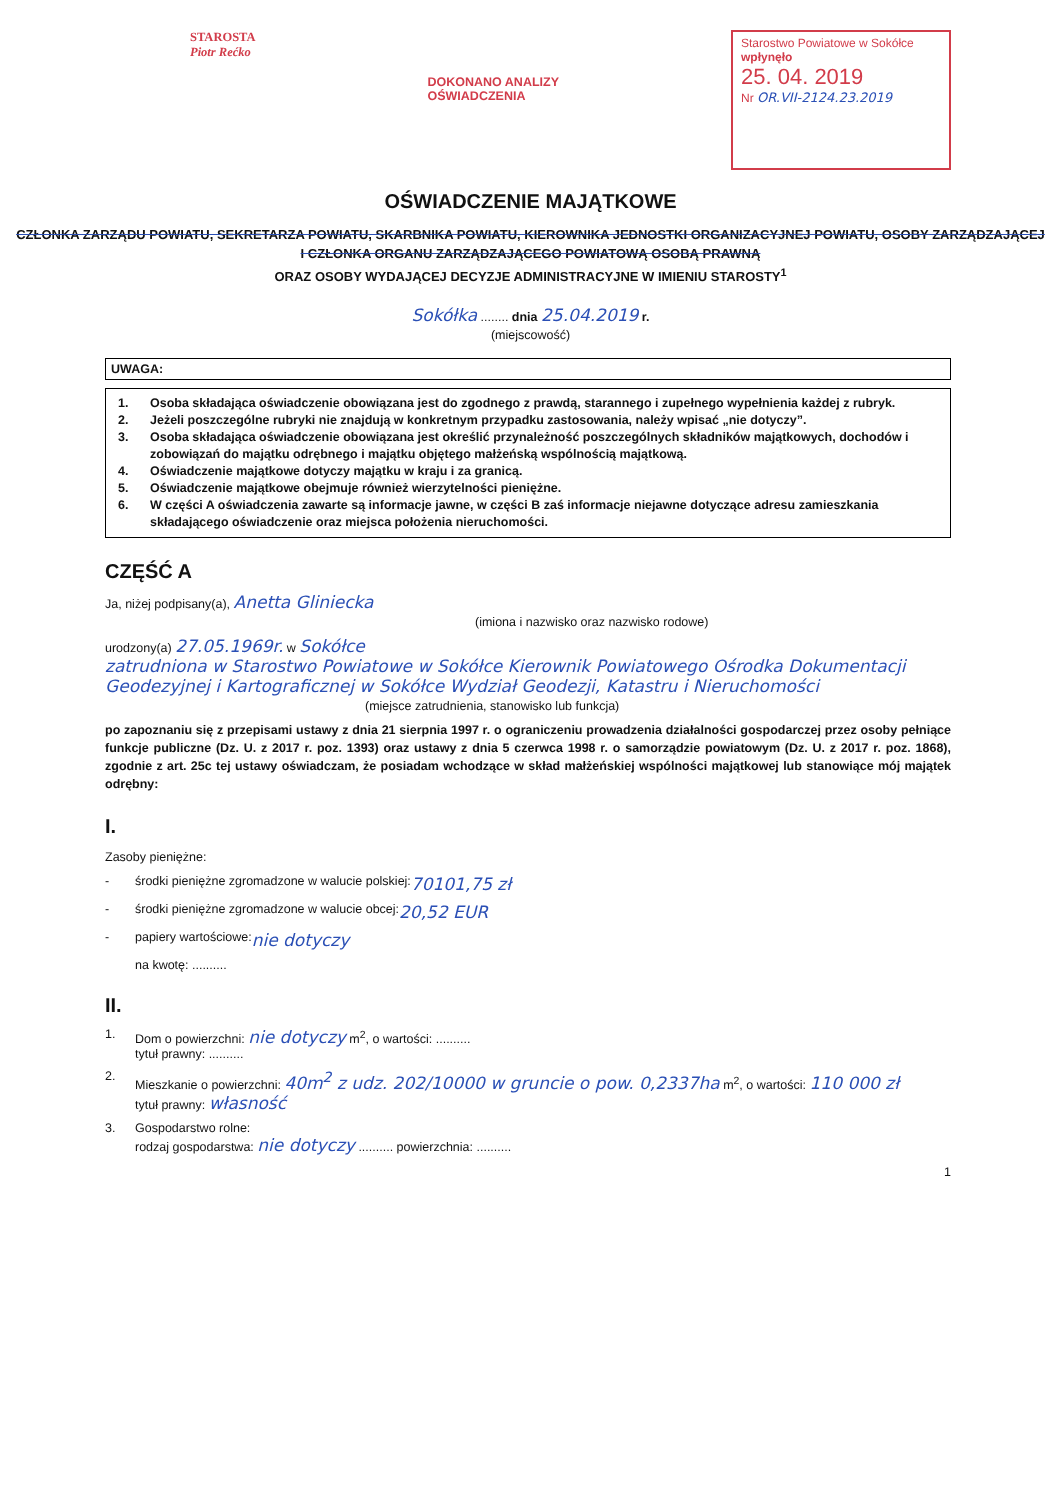STAROSTA
Piotr Rećko
DOKONANO ANALIZY
OŚWIADCZENIA
Starostwo Powiatowe w Sokółce
wpłynęło
25. 04. 2019
Nr OR.VII-2124.23.2019
OŚWIADCZENIE MAJĄTKOWE
CZŁONKA ZARZĄDU POWIATU, SEKRETARZA POWIATU, SKARBNIKA POWIATU, KIEROWNIKA JEDNOSTKI ORGANIZACYJNEJ POWIATU, OSOBY ZARZĄDZAJĄCEJ
I CZŁONKA ORGANU ZARZĄDZAJĄCEGO POWIATOWĄ OSOBĄ PRAWNĄ
ORAZ OSOBY WYDAJĄCEJ DECYZJE ADMINISTRACYJNE W IMIENIU STAROSTY<sup>1</sup>
Sokółka ........ dnia 25.04.2019 r.
(miejscowość)
UWAGA:
1. Osoba składająca oświadczenie obowiązana jest do zgodnego z prawdą, starannego i zupełnego wypełnienia każdej z rubryk.
2. Jeżeli poszczególne rubryki nie znajdują w konkretnym przypadku zastosowania, należy wpisać „nie dotyczy”.
3. Osoba składająca oświadczenie obowiązana jest określić przynależność poszczególnych składników majątkowych, dochodów i zobowiązań do majątku odrębnego i majątku objętego małżeńską wspólnością majątkową.
4. Oświadczenie majątkowe dotyczy majątku w kraju i za granicą.
5. Oświadczenie majątkowe obejmuje również wierzytelności pieniężne.
6. W części A oświadczenia zawarte są informacje jawne, w części B zaś informacje niejawne dotyczące adresu zamieszkania składającego oświadczenie oraz miejsca położenia nieruchomości.
CZĘŚĆ A
Ja, niżej podpisany(a), Anetta Gliniecka
(imiona i nazwisko oraz nazwisko rodowe)
urodzony(a) 27.05.1969r. w Sokółce
zatrudniona w Starostwo Powiatowe w Sokółce Kierownik Powiatowego Ośrodka Dokumentacji Geodezyjnej i Kartograficznej w Sokółce Wydział Geodezji, Katastru i Nieruchomości
(miejsce zatrudnienia, stanowisko lub funkcja)
po zapoznaniu się z przepisami ustawy z dnia 21 sierpnia 1997 r. o ograniczeniu prowadzenia działalności gospodarczej przez osoby pełniące funkcje publiczne (Dz. U. z 2017 r. poz. 1393) oraz ustawy z dnia 5 czerwca 1998 r. o samorządzie powiatowym (Dz. U. z 2017 r. poz. 1868), zgodnie z art. 25c tej ustawy oświadczam, że posiadam wchodzące w skład małżeńskiej wspólności majątkowej lub stanowiące mój majątek odrębny:
I.
Zasoby pieniężne:
- środki pieniężne zgromadzone w walucie polskiej: 70101,75 zł
- środki pieniężne zgromadzone w walucie obcej: 20,52 EUR
- papiery wartościowe: nie dotyczy
na kwotę: ..........
II.
1. Dom o powierzchni: nie dotyczy m<sup>2</sup>, o wartości: ..........
tytuł prawny: ..........
2. Mieszkanie o powierzchni: 40m<sup>2</sup> z udz. 202/10000 w gruncie o pow. 0,2337ha m<sup>2</sup>, o wartości: 110 000 zł
tytuł prawny: własność
3. Gospodarstwo rolne:
rodzaj gospodarstwa: nie dotyczy .......... powierzchnia: ..........
1